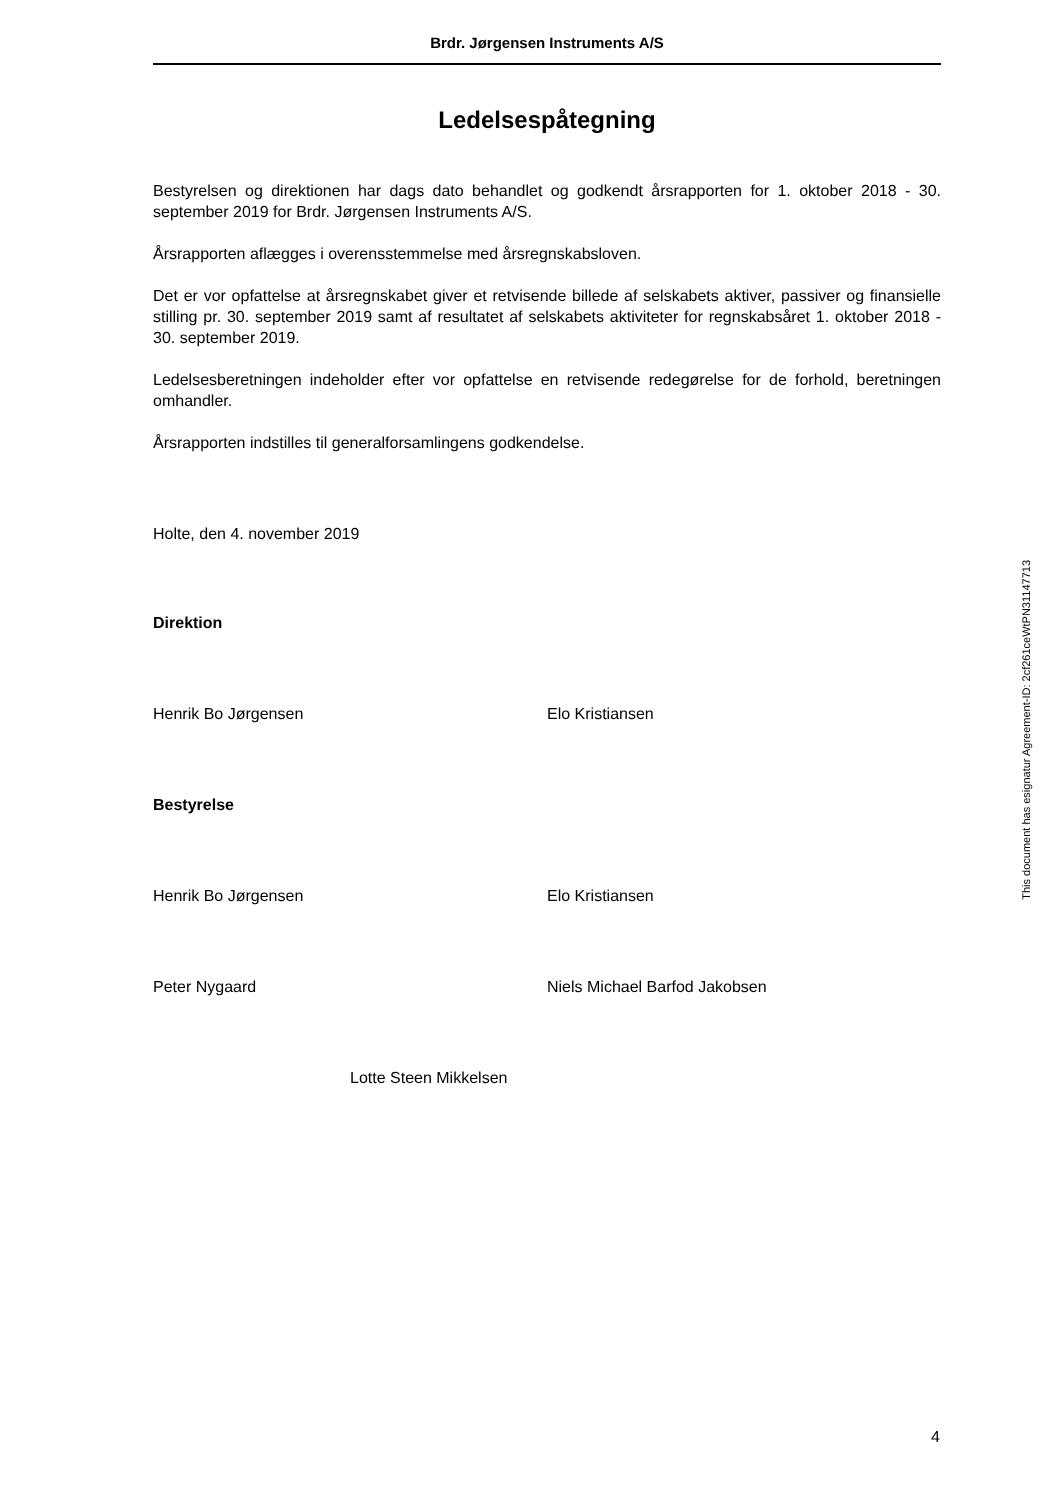Brdr. Jørgensen Instruments A/S
Ledelsespåtegning
Bestyrelsen og direktionen har dags dato behandlet og godkendt årsrapporten for 1. oktober 2018 - 30. september 2019 for Brdr. Jørgensen Instruments A/S.
Årsrapporten aflægges i overensstemmelse med årsregnskabsloven.
Det er vor opfattelse at årsregnskabet giver et retvisende billede af selskabets aktiver, passiver og finansielle stilling pr. 30. september 2019 samt af resultatet af selskabets aktiviteter for regnskabsåret 1. oktober 2018 - 30. september 2019.
Ledelsesberetningen indeholder efter vor opfattelse en retvisende redegørelse for de forhold, beretningen omhandler.
Årsrapporten indstilles til generalforsamlingens godkendelse.
Holte, den 4. november 2019
Direktion
Henrik Bo Jørgensen Elo Kristiansen
Bestyrelse
Henrik Bo Jørgensen Elo Kristiansen
Peter Nygaard Niels Michael Barfod Jakobsen
Lotte Steen Mikkelsen
This document has esignatur Agreement-ID: 2cf261ceWtPN31147713
4